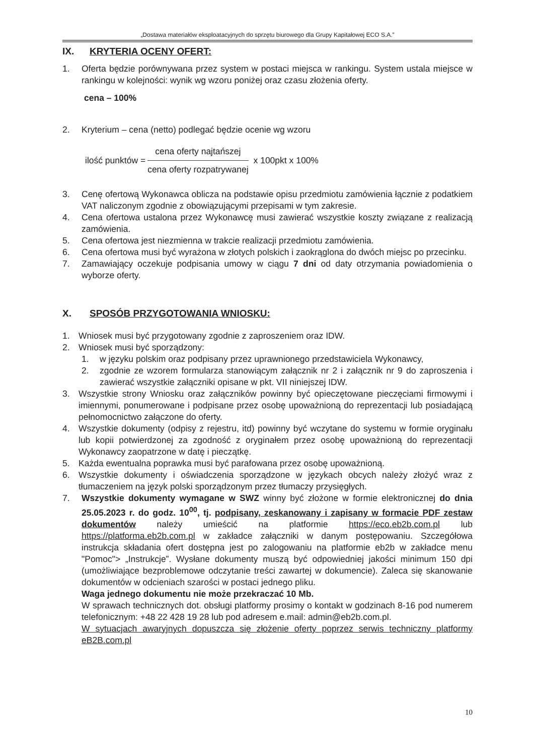„Dostawa materiałów eksploatacyjnych do sprzętu biurowego dla Grupy Kapitałowej ECO S.A.”
IX. KRYTERIA OCENY OFERT:
1. Oferta będzie porównywana przez system w postaci miejsca w rankingu. System ustala miejsce w rankingu w kolejności: wynik wg wzoru poniżej oraz czasu złożenia oferty.
cena – 100%
2. Kryterium – cena (netto) podlegać będzie ocenie wg wzoru
ilość punktów =
cena oferty najtańszej
cena oferty rozpatrywanej
x 100pkt x 100%
3. Cenę ofertową Wykonawca oblicza na podstawie opisu przedmiotu zamówienia łącznie z podatkiem VAT naliczonym zgodnie z obowiązującymi przepisami w tym zakresie.
4. Cena ofertowa ustalona przez Wykonawcę musi zawierać wszystkie koszty związane z realizacją zamówienia.
5. Cena ofertowa jest niezmienna w trakcie realizacji przedmiotu zamówienia.
6. Cena ofertowa musi być wyrażona w złotych polskich i zaokrąglona do dwóch miejsc po przecinku.
7. Zamawiający oczekuje podpisania umowy w ciągu 7 dni od daty otrzymania powiadomienia o wyborze oferty.
X. SPOSÓB PRZYGOTOWANIA WNIOSKU:
1. Wniosek musi być przygotowany zgodnie z zaproszeniem oraz IDW.
2. Wniosek musi być sporządzony:
1. w języku polskim oraz podpisany przez uprawnionego przedstawiciela Wykonawcy,
2. zgodnie ze wzorem formularza stanowiącym załącznik nr 2 i załącznik nr 9 do zaproszenia i zawierać wszystkie załączniki opisane w pkt. VII niniejszej IDW.
3. Wszystkie strony Wniosku oraz załączników powinny być opieczętowane pieczęciami firmowymi i imiennymi, ponumerowane i podpisane przez osobę upoważnioną do reprezentacji lub posiadającą pełnomocnictwo załączone do oferty.
4. Wszystkie dokumenty (odpisy z rejestru, itd) powinny być wczytane do systemu w formie oryginału lub kopii potwierdzonej za zgodność z oryginałem przez osobę upoważnioną do reprezentacji Wykonawcy zaopatrzone w datę i pieczątkę.
5. Każda ewentualna poprawka musi być parafowana przez osobę upoważnioną.
6. Wszystkie dokumenty i oświadczenia sporządzone w językach obcych należy złożyć wraz z tłumaczeniem na język polski sporządzonym przez tłumaczy przysięgłych.
7. Wszystkie dokumenty wymagane w SWZ winny być złożone w formie elektronicznej do dnia 25.05.2023 r. do godz. 10<sup>00</sup>, tj. podpisany, zeskanowany i zapisany w formacie PDF zestaw dokumentów należy umieścić na platformie https://eco.eb2b.com.pl lub https://platforma.eb2b.com.pl w zakładce załączniki w danym postępowaniu. Szczegółowa instrukcja składania ofert dostępna jest po zalogowaniu na platformie eb2b w zakładce menu "Pomoc"> „Instrukcje”. Wysłane dokumenty muszą być odpowiedniej jakości minimum 150 dpi (umożliwiające bezproblemowe odczytanie treści zawartej w dokumencie). Zaleca się skanowanie dokumentów w odcieniach szarości w postaci jednego pliku.
Waga jednego dokumentu nie może przekraczać 10 Mb.
W sprawach technicznych dot. obsługi platformy prosimy o kontakt w godzinach 8-16 pod numerem telefonicznym: +48 22 428 19 28 lub pod adresem e.mail: admin@eb2b.com.pl.
W sytuacjach awaryjnych dopuszcza się złożenie oferty poprzez serwis techniczny platformy eB2B.com.pl
10